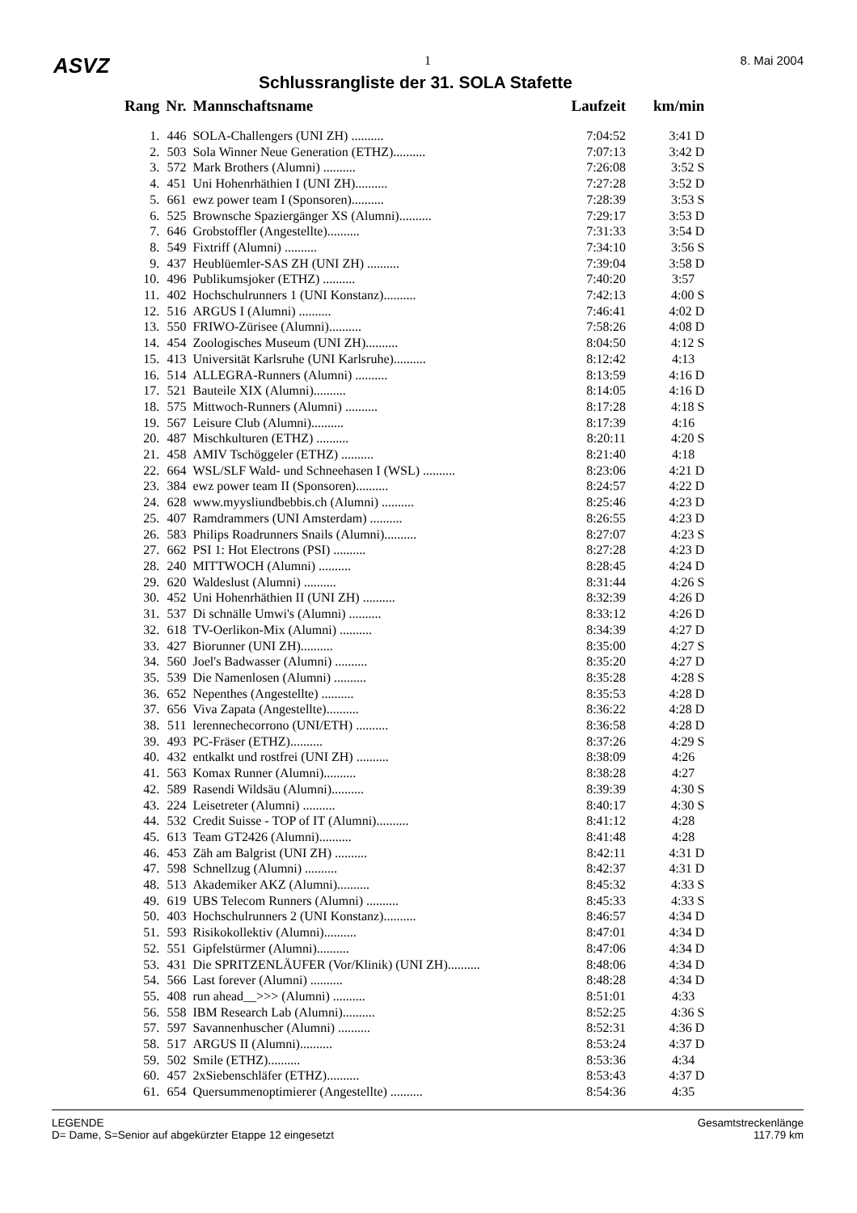ASVZ 1 8. Mai 2004
Schlussrangliste der 31. SOLA Stafette
| Rang | Nr. | Mannschaftsname | Laufzeit | km/min |
| --- | --- | --- | --- | --- |
| 1. | 446 | SOLA-Challengers (UNI ZH) .......... | 7:04:52 | 3:41 D |
| 2. | 503 | Sola Winner Neue Generation (ETHZ).......... | 7:07:13 | 3:42 D |
| 3. | 572 | Mark Brothers (Alumni) .......... | 7:26:08 | 3:52 S |
| 4. | 451 | Uni Hohenrhäthien I (UNI ZH).......... | 7:27:28 | 3:52 D |
| 5. | 661 | ewz power team I (Sponsoren).......... | 7:28:39 | 3:53 S |
| 6. | 525 | Brownsche Spaziergänger XS (Alumni).......... | 7:29:17 | 3:53 D |
| 7. | 646 | Grobstoffler (Angestellte).......... | 7:31:33 | 3:54 D |
| 8. | 549 | Fixtriff (Alumni) .......... | 7:34:10 | 3:56 S |
| 9. | 437 | Heublüemler-SAS ZH (UNI ZH) .......... | 7:39:04 | 3:58 D |
| 10. | 496 | Publikumsjoker (ETHZ) .......... | 7:40:20 | 3:57 |
| 11. | 402 | Hochschulrunners 1 (UNI Konstanz).......... | 7:42:13 | 4:00 S |
| 12. | 516 | ARGUS I (Alumni) .......... | 7:46:41 | 4:02 D |
| 13. | 550 | FRIWO-Zürisee (Alumni).......... | 7:58:26 | 4:08 D |
| 14. | 454 | Zoologisches Museum (UNI ZH).......... | 8:04:50 | 4:12 S |
| 15. | 413 | Universität Karlsruhe (UNI Karlsruhe).......... | 8:12:42 | 4:13 |
| 16. | 514 | ALLEGRA-Runners (Alumni) .......... | 8:13:59 | 4:16 D |
| 17. | 521 | Bauteile XIX (Alumni).......... | 8:14:05 | 4:16 D |
| 18. | 575 | Mittwoch-Runners (Alumni) .......... | 8:17:28 | 4:18 S |
| 19. | 567 | Leisure Club (Alumni).......... | 8:17:39 | 4:16 |
| 20. | 487 | Mischkulturen (ETHZ) .......... | 8:20:11 | 4:20 S |
| 21. | 458 | AMIV Tschöggeler (ETHZ) .......... | 8:21:40 | 4:18 |
| 22. | 664 | WSL/SLF Wald- und Schneehasen I (WSL) .......... | 8:23:06 | 4:21 D |
| 23. | 384 | ewz power team II (Sponsoren).......... | 8:24:57 | 4:22 D |
| 24. | 628 | www.myysliundbebbis.ch (Alumni) .......... | 8:25:46 | 4:23 D |
| 25. | 407 | Ramdrammers (UNI Amsterdam) .......... | 8:26:55 | 4:23 D |
| 26. | 583 | Philips Roadrunners Snails (Alumni).......... | 8:27:07 | 4:23 S |
| 27. | 662 | PSI 1: Hot Electrons (PSI) .......... | 8:27:28 | 4:23 D |
| 28. | 240 | MITTWOCH (Alumni) .......... | 8:28:45 | 4:24 D |
| 29. | 620 | Waldeslust (Alumni) .......... | 8:31:44 | 4:26 S |
| 30. | 452 | Uni Hohenrhäthien II (UNI ZH) .......... | 8:32:39 | 4:26 D |
| 31. | 537 | Di schnälle Umwi's (Alumni) .......... | 8:33:12 | 4:26 D |
| 32. | 618 | TV-Oerlikon-Mix (Alumni) .......... | 8:34:39 | 4:27 D |
| 33. | 427 | Biorunner (UNI ZH).......... | 8:35:00 | 4:27 S |
| 34. | 560 | Joel's Badwasser (Alumni) .......... | 8:35:20 | 4:27 D |
| 35. | 539 | Die Namenlosen (Alumni) .......... | 8:35:28 | 4:28 S |
| 36. | 652 | Nepenthes (Angestellte) .......... | 8:35:53 | 4:28 D |
| 37. | 656 | Viva Zapata (Angestellte).......... | 8:36:22 | 4:28 D |
| 38. | 511 | lerennechecorrono (UNI/ETH) .......... | 8:36:58 | 4:28 D |
| 39. | 493 | PC-Fräser (ETHZ).......... | 8:37:26 | 4:29 S |
| 40. | 432 | entkalkt und rostfrei (UNI ZH) .......... | 8:38:09 | 4:26 |
| 41. | 563 | Komax Runner (Alumni).......... | 8:38:28 | 4:27 |
| 42. | 589 | Rasendi Wildsäu (Alumni).......... | 8:39:39 | 4:30 S |
| 43. | 224 | Leisetreter (Alumni) .......... | 8:40:17 | 4:30 S |
| 44. | 532 | Credit Suisse - TOP of IT (Alumni).......... | 8:41:12 | 4:28 |
| 45. | 613 | Team GT2426 (Alumni).......... | 8:41:48 | 4:28 |
| 46. | 453 | Zäh am Balgrist (UNI ZH) .......... | 8:42:11 | 4:31 D |
| 47. | 598 | Schnellzug (Alumni) .......... | 8:42:37 | 4:31 D |
| 48. | 513 | Akademiker AKZ (Alumni).......... | 8:45:32 | 4:33 S |
| 49. | 619 | UBS Telecom Runners (Alumni) .......... | 8:45:33 | 4:33 S |
| 50. | 403 | Hochschulrunners 2 (UNI Konstanz).......... | 8:46:57 | 4:34 D |
| 51. | 593 | Risikokollektiv (Alumni).......... | 8:47:01 | 4:34 D |
| 52. | 551 | Gipfelstürmer (Alumni).......... | 8:47:06 | 4:34 D |
| 53. | 431 | Die SPRITZENLÄUFER (Vor/Klinik) (UNI ZH).......... | 8:48:06 | 4:34 D |
| 54. | 566 | Last forever (Alumni) .......... | 8:48:28 | 4:34 D |
| 55. | 408 | run ahead__>>> (Alumni) .......... | 8:51:01 | 4:33 |
| 56. | 558 | IBM Research Lab (Alumni).......... | 8:52:25 | 4:36 S |
| 57. | 597 | Savannenhuscher (Alumni) .......... | 8:52:31 | 4:36 D |
| 58. | 517 | ARGUS II (Alumni).......... | 8:53:24 | 4:37 D |
| 59. | 502 | Smile (ETHZ).......... | 8:53:36 | 4:34 |
| 60. | 457 | 2xSiebenschläfer (ETHZ).......... | 8:53:43 | 4:37 D |
| 61. | 654 | Quersummenoptimierer (Angestellte) .......... | 8:54:36 | 4:35 |
LEGENDE
D= Dame, S=Senior auf abgekürzter Etappe 12 eingesetzt
Gesamtstreckenlänge
117.79 km